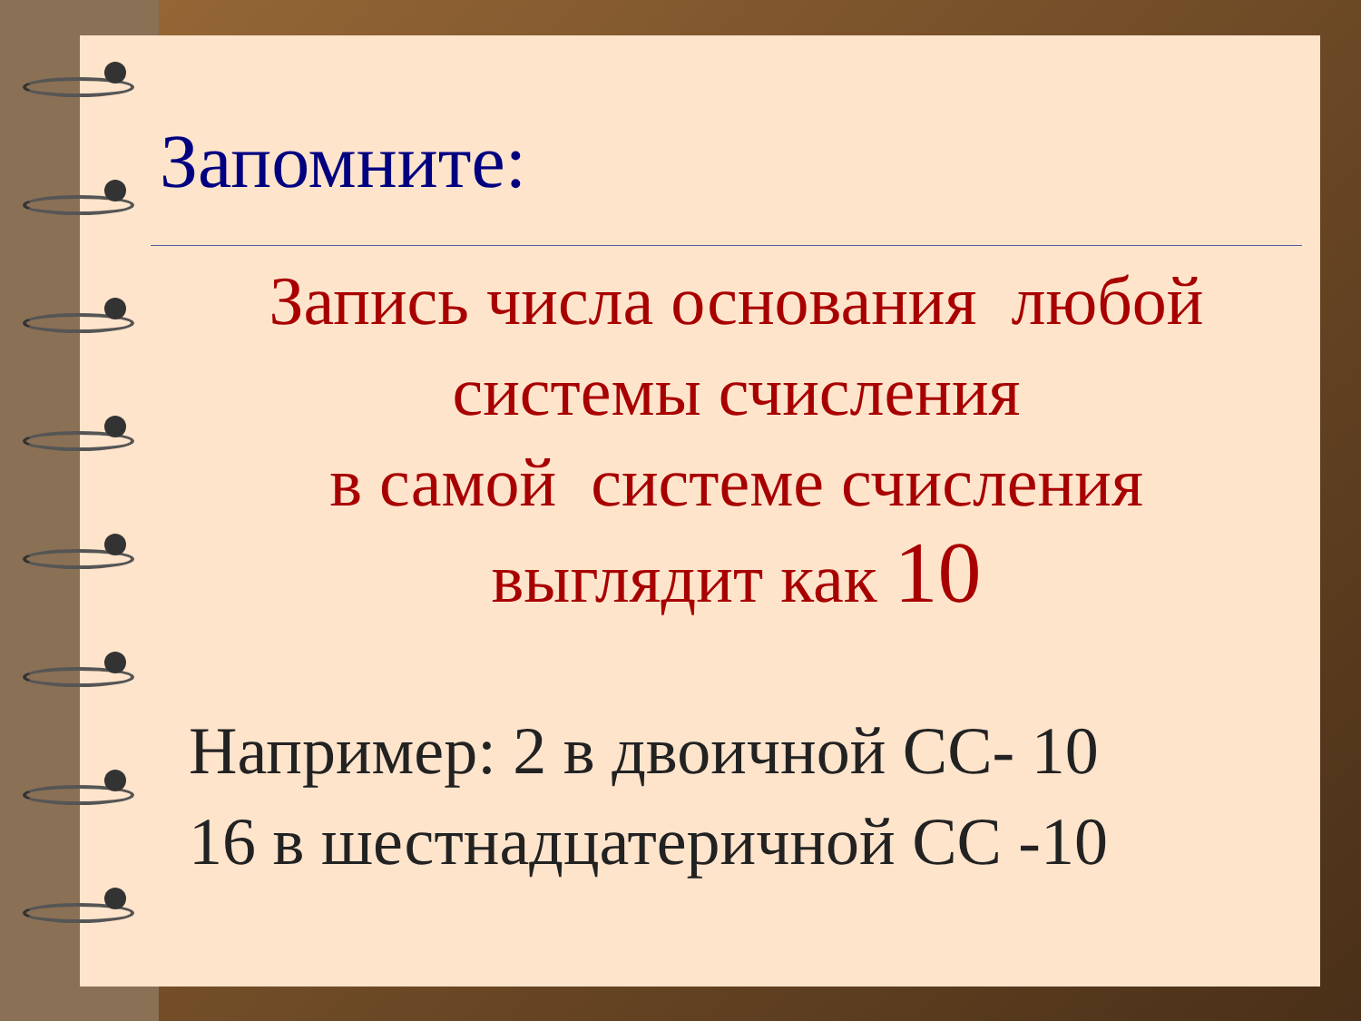Запомните:
Запись числа основания любой
системы счисления
в самой системе счисления
выглядит как 10
Например: 2 в двоичной СС- 10
16 в шестнадцатеричной СС -10